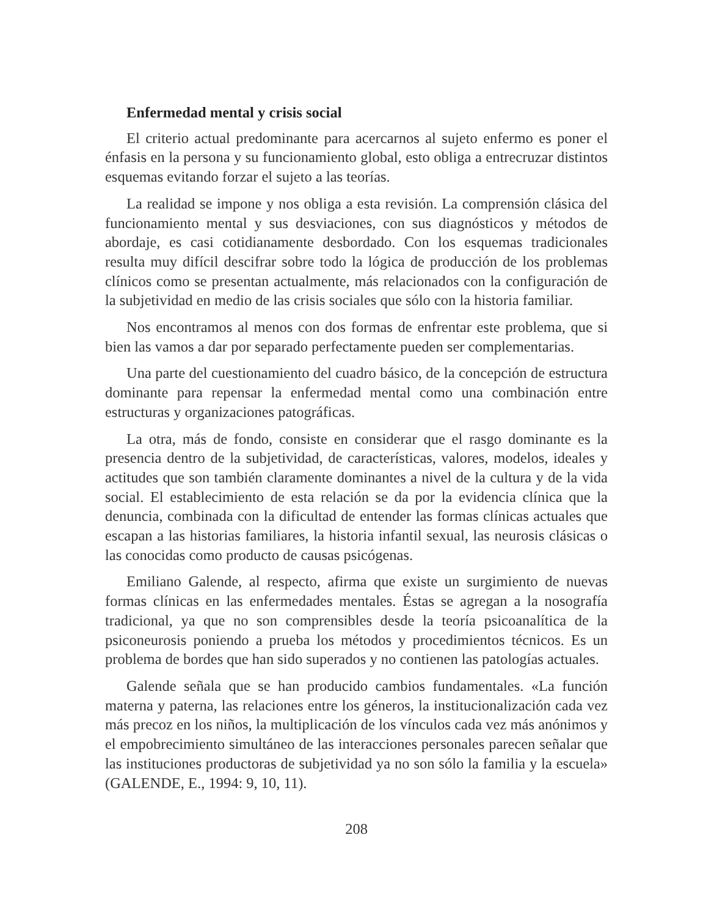Enfermedad mental y crisis social
El criterio actual predominante para acercarnos al sujeto enfermo es poner el énfasis en la persona y su funcionamiento global, esto obliga a entrecruzar distintos esquemas evitando forzar el sujeto a las teorías.
La realidad se impone y nos obliga a esta revisión. La comprensión clásica del funcionamiento mental y sus desviaciones, con sus diagnósticos y métodos de abordaje, es casi cotidianamente desbordado. Con los esquemas tradicionales resulta muy difícil descifrar sobre todo la lógica de producción de los problemas clínicos como se presentan actualmente, más relacionados con la configuración de la subjetividad en medio de las crisis sociales que sólo con la historia familiar.
Nos encontramos al menos con dos formas de enfrentar este problema, que si bien las vamos a dar por separado perfectamente pueden ser complementarias.
Una parte del cuestionamiento del cuadro básico, de la concepción de estructura dominante para repensar la enfermedad mental como una combinación entre estructuras y organizaciones patográficas.
La otra, más de fondo, consiste en considerar que el rasgo dominante es la presencia dentro de la subjetividad, de características, valores, modelos, ideales y actitudes que son también claramente dominantes a nivel de la cultura y de la vida social. El establecimiento de esta relación se da por la evidencia clínica que la denuncia, combinada con la dificultad de entender las formas clínicas actuales que escapan a las historias familiares, la historia infantil sexual, las neurosis clásicas o las conocidas como producto de causas psicógenas.
Emiliano Galende, al respecto, afirma que existe un surgimiento de nuevas formas clínicas en las enfermedades mentales. Éstas se agregan a la nosografía tradicional, ya que no son comprensibles desde la teoría psicoanalítica de la psiconeurosis poniendo a prueba los métodos y procedimientos técnicos. Es un problema de bordes que han sido superados y no contienen las patologías actuales.
Galende señala que se han producido cambios fundamentales. «La función materna y paterna, las relaciones entre los géneros, la institucionalización cada vez más precoz en los niños, la multiplicación de los vínculos cada vez más anónimos y el empobrecimiento simultáneo de las interacciones personales parecen señalar que las instituciones productoras de subjetividad ya no son sólo la familia y la escuela» (GALENDE, E., 1994: 9, 10, 11).
208